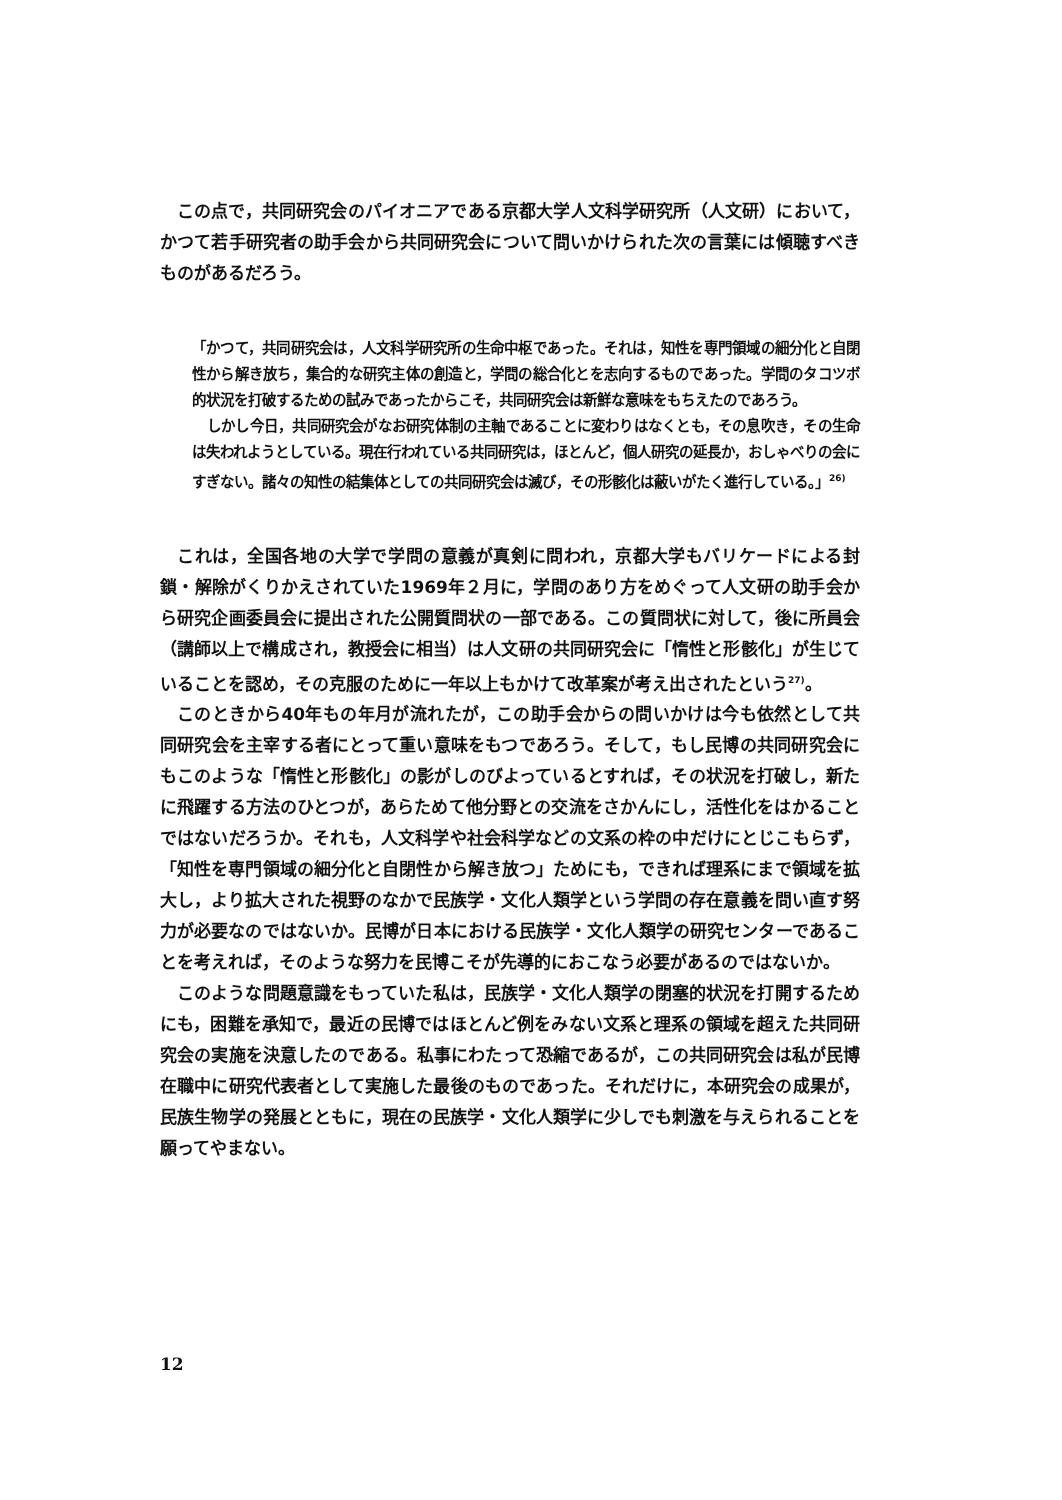この点で，共同研究会のパイオニアである京都大学人文科学研究所（人文研）において，かつて若手研究者の助手会から共同研究会について問いかけられた次の言葉には傾聴すべきものがあるだろう。
「かつて，共同研究会は，人文科学研究所の生命中枢であった。それは，知性を専門領域の細分化と自閉性から解き放ち，集合的な研究主体の創造と，学問の総合化とを志向するものであった。学問のタコツボ的状況を打破するための試みであったからこそ，共同研究会は新鮮な意味をもちえたのであろう。
しかし今日，共同研究会がなお研究体制の主軸であることに変わりはなくとも，その息吹き，その生命は失われようとしている。現在行われている共同研究は，ほとんど，個人研究の延長か，おしゃべりの会にすぎない。諸々の知性の結集体としての共同研究会は滅び，その形骸化は蔽いがたく進行している。」<sup>26)</sup>
これは，全国各地の大学で学問の意義が真剣に問われ，京都大学もバリケードによる封鎖・解除がくりかえされていた1969年２月に，学問のあり方をめぐって人文研の助手会から研究企画委員会に提出された公開質問状の一部である。この質問状に対して，後に所員会（講師以上で構成され，教授会に相当）は人文研の共同研究会に「惰性と形骸化」が生じていることを認め，その克服のために一年以上もかけて改革案が考え出されたという<sup>27)</sup>。
このときから40年もの年月が流れたが，この助手会からの問いかけは今も依然として共同研究会を主宰する者にとって重い意味をもつであろう。そして，もし民博の共同研究会にもこのような「惰性と形骸化」の影がしのびよっているとすれば，その状況を打破し，新たに飛躍する方法のひとつが，あらためて他分野との交流をさかんにし，活性化をはかることではないだろうか。それも，人文科学や社会科学などの文系の枠の中だけにとじこもらず，「知性を専門領域の細分化と自閉性から解き放つ」ためにも，できれば理系にまで領域を拡大し，より拡大された視野のなかで民族学・文化人類学という学問の存在意義を問い直す努力が必要なのではないか。民博が日本における民族学・文化人類学の研究センターであることを考えれば，そのような努力を民博こそが先導的におこなう必要があるのではないか。
このような問題意識をもっていた私は，民族学・文化人類学の閉塞的状況を打開するためにも，困難を承知で，最近の民博ではほとんど例をみない文系と理系の領域を超えた共同研究会の実施を決意したのである。私事にわたって恐縮であるが，この共同研究会は私が民博在職中に研究代表者として実施した最後のものであった。それだけに，本研究会の成果が，民族生物学の発展とともに，現在の民族学・文化人類学に少しでも刺激を与えられることを願ってやまない。
12